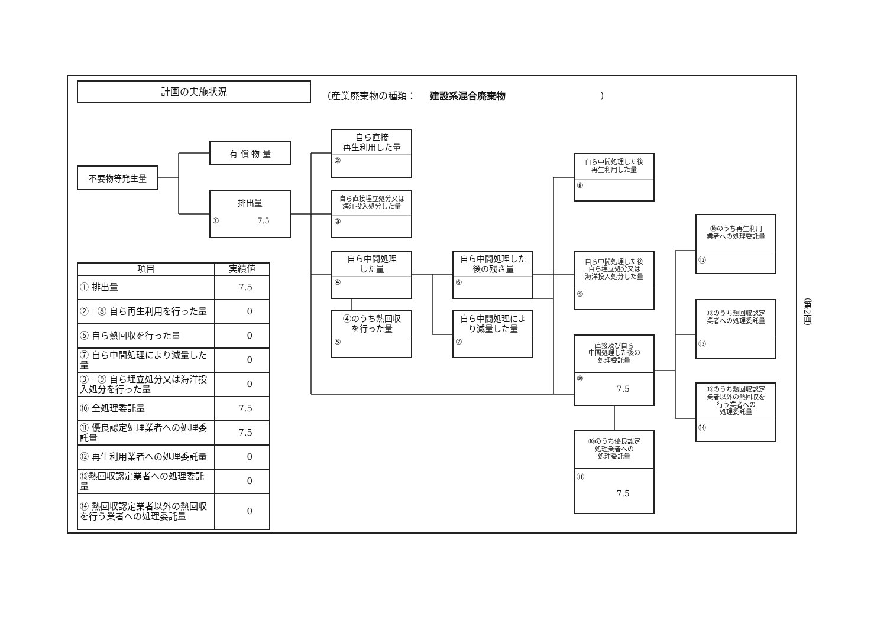計画の実施状況
（産業廃棄物の種類： 建設系混合廃棄物 ）
不要物等発生量
有 償 物 量
排出量
① 7.5
自ら直接
再生利用した量
②
自ら直接埋立処分又は
海洋投入処分した量
③
自ら中間処理
した量
④
④のうち熱回収
を行った量
⑤
自ら中間処理した
後の残さ量
⑥
自ら中間処理によ
り減量した量
⑦
自ら中間処理した後
再生利用した量
⑧
自ら中間処理した後
自ら埋立処分又は
海洋投入処分した量
⑨
直接及び自ら
中間処理した後の
処理委託量
⑩
7.5
⑩のうち優良認定
処理業者への
処理委託量
⑪
7.5
⑩のうち再生利用
業者への処理委託量
⑫
⑩のうち熱回収認定
業者への処理委託量
⑬
⑩のうち熱回収認定
業者以外の熱回収を
行う業者への
処理委託量
⑭
| 項目 | 実績値 |
| --- | --- |
| ① 排出量 | 7.5 |
| ②＋⑧ 自ら再生利用を行った量 | 0 |
| ⑤ 自ら熱回収を行った量 | 0 |
| ⑦ 自ら中間処理により減量した量 | 0 |
| ③＋⑨ 自ら埋立処分又は海洋投入処分を行った量 | 0 |
| ⑩ 全処理委託量 | 7.5 |
| ⑪ 優良認定処理業者への処理委託量 | 7.5 |
| ⑫ 再生利用業者への処理委託量 | 0 |
| ⑬熱回収認定業者への処理委託量 | 0 |
| ⑭ 熱回収認定業者以外の熱回収を行う業者への処理委託量 | 0 |
（第2面）